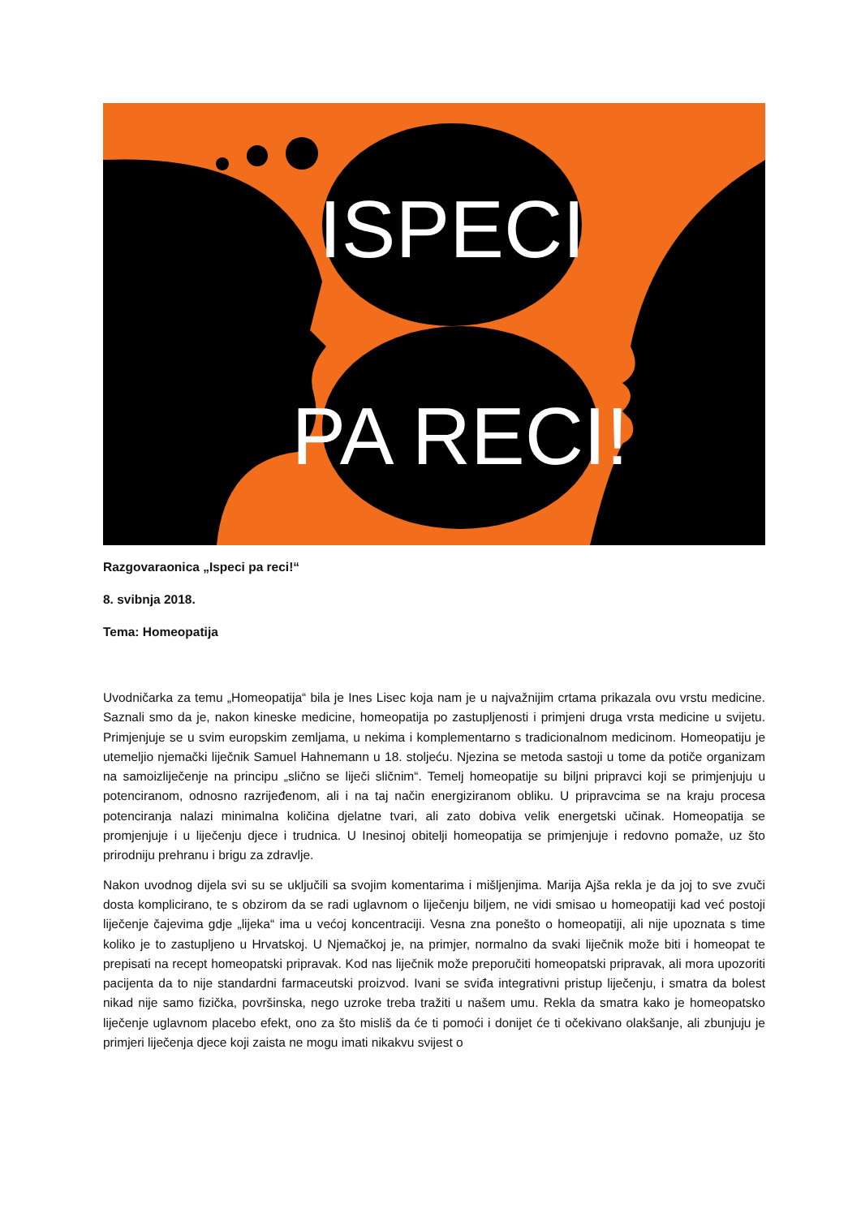ISPECI
PA RECI!
Razgovaraonica „Ispeci pa reci!“
8. svibnja 2018.
Tema: Homeopatija
Uvodničarka za temu „Homeopatija“ bila je Ines Lisec koja nam je u najvažnijim crtama prikazala ovu vrstu medicine. Saznali smo da je, nakon kineske medicine, homeopatija po zastupljenosti i primjeni druga vrsta medicine u svijetu. Primjenjuje se u svim europskim zemljama, u nekima i komplementarno s tradicionalnom medicinom. Homeopatiju je utemeljio njemački liječnik Samuel Hahnemann u 18. stoljeću. Njezina se metoda sastoji u tome da potiče organizam na samoizliječenje na principu „slično se liječi sličnim“. Temelj homeopatije su biljni pripravci koji se primjenjuju u potenciranom, odnosno razrijeđenom, ali i na taj način energiziranom obliku. U pripravcima se na kraju procesa potenciranja nalazi minimalna količina djelatne tvari, ali zato dobiva velik energetski učinak. Homeopatija se promjenjuje i u liječenju djece i trudnica. U Inesinoj obitelji homeopatija se primjenjuje i redovno pomaže, uz što prirodniju prehranu i brigu za zdravlje.
Nakon uvodnog dijela svi su se uključili sa svojim komentarima i mišljenjima. Marija Ajša rekla je da joj to sve zvuči dosta komplicirano, te s obzirom da se radi uglavnom o liječenju biljem, ne vidi smisao u homeopatiji kad već postoji liječenje čajevima gdje „lijeka“ ima u većoj koncentraciji. Vesna zna ponešto o homeopatiji, ali nije upoznata s time koliko je to zastupljeno u Hrvatskoj. U Njemačkoj je, na primjer, normalno da svaki liječnik može biti i homeopat te prepisati na recept homeopatski pripravak. Kod nas liječnik može preporučiti homeopatski pripravak, ali mora upozoriti pacijenta da to nije standardni farmaceutski proizvod. Ivani se sviđa integrativni pristup liječenju, i smatra da bolest nikad nije samo fizička, površinska, nego uzroke treba tražiti u našem umu. Rekla da smatra kako je homeopatsko liječenje uglavnom placebo efekt, ono za što misliš da će ti pomoći i donijet će ti očekivano olakšanje, ali zbunjuju je primjeri liječenja djece koji zaista ne mogu imati nikakvu svijest o